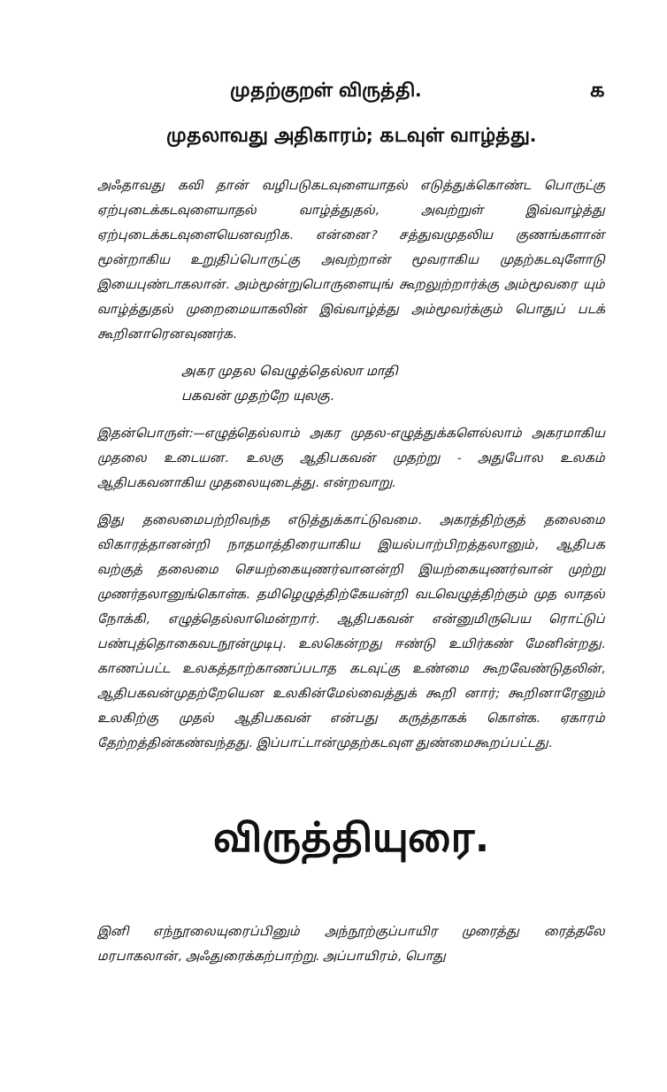முதற்குறள் விருத்தி. ௧
முதலாவது அதிகாரம்; கடவுள் வாழ்த்து.
அஃதாவது கவி தான் வழிபடுகடவுளையாதல் எடுத்துக்கொண்ட பொருட்கு ஏற்புடைக்கடவுளையாதல் வாழ்த்துதல், அவற்றுள் இவ்வாழ்த்து ஏற்புடைக்கடவுளையெனவறிக. என்னை? சத்துவமுதலிய குணங்களான் மூன்றாகிய உறுதிப்பொருட்கு அவற்றான் மூவராகிய முதற்கடவுளோடு இயைபுண்டாகலான். அம்மூன்றுபொருளையுங் கூறலுற்றார்க்கு அம்மூவரை யும் வாழ்த்துதல் முறைமையாகலின் இவ்வாழ்த்து அம்மூவர்க்கும் பொதுப் படக் கூறினாரெனவுணர்க.
அகர முதல வெழுத்தெல்லா மாதி
பகவன் முதற்றே யுலகு.
இதன்பொருள்:—எழுத்தெல்லாம் அகர முதல-எழுத்துக்களெல்லாம் அகரமாகிய முதலை உடையன. உலகு ஆதிபகவன் முதற்று - அதுபோல உலகம் ஆதிபகவனாகிய முதலையுடைத்து. என்றவாறு.
இது தலைமைபற்றிவந்த எடுத்துக்காட்டுவமை. அகரத்திற்குத் தலைமை விகாரத்தானன்றி நாதமாத்திரையாகிய இயல்பாற்பிறத்தலானும், ஆதிபக வற்குத் தலைமை செயற்கையுணர்வானன்றி இயற்கையுணர்வான் முற்று முணர்தலானுங்கொள்க. தமிழெழுத்திற்கேயன்றி வடவெழுத்திற்கும் முத லாதல் நோக்கி, எழுத்தெல்லாமென்றார். ஆதிபகவன் என்னுமிருபெய ரொட்டுப் பண்புத்தொகைவடநூன்முடிபு. உலகென்றது ஈண்டு உயிர்கண் மேனின்றது. காணப்பட்ட உலகத்தாற்காணப்படாத கடவுட்கு உண்மை கூறவேண்டுதலின், ஆதிபகவன்முதற்றேயென உலகின்மேல்வைத்துக் கூறி னார்; கூறினாரேனும் உலகிற்கு முதல் ஆதிபகவன் என்பது கருத்தாகக் கொள்க. ஏகாரம் தேற்றத்தின்கண்வந்தது. இப்பாட்டான்முதற்கடவுள துண்மைகூறப்பட்டது.
விருத்தியுரை.
இனி எந்நூலையுரைப்பினும் அந்நூற்குப்பாயிர முரைத்து ரைத்தலே மரபாகலான், அஃதுரைக்கற்பாற்று. அப்பாயிரம், பொது